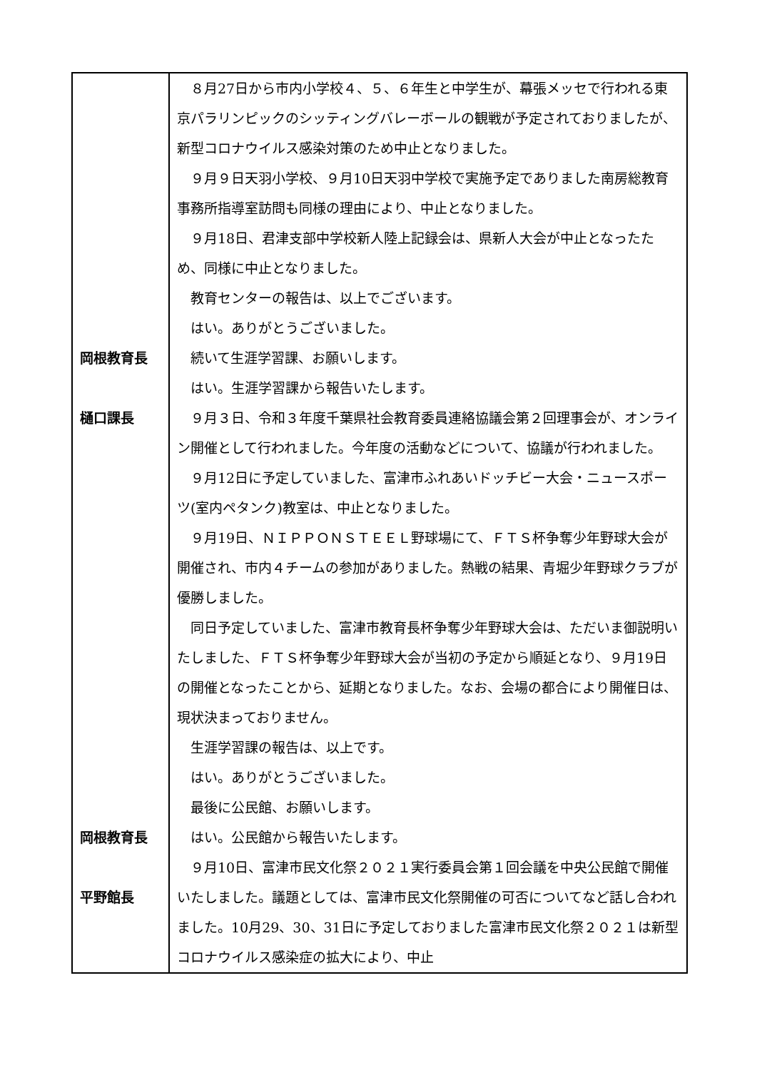| 岡根教育長 樋口課長 岡根教育長 平野館長 | ８月27日から市内小学校４、５、６年生と中学生が、幕張メッセで行われる東京パラリンピックのシッティングバレーボールの観戦が予定されておりましたが、新型コロナウイルス感染対策のため中止となりました。 ９月９日天羽小学校、９月10日天羽中学校で実施予定でありました南房総教育事務所指導室訪問も同様の理由により、中止となりました。 ９月18日、君津支部中学校新人陸上記録会は、県新人大会が中止となったため、同様に中止となりました。 教育センターの報告は、以上でございます。 はい。ありがとうございました。 続いて生涯学習課、お願いします。 はい。生涯学習課から報告いたします。 ９月３日、令和３年度千葉県社会教育委員連絡協議会第２回理事会が、オンライン開催として行われました。今年度の活動などについて、協議が行われました。 ９月12日に予定していました、富津市ふれあいドッチビー大会・ニュースポーツ(室内ペタンク)教室は、中止となりました。 ９月19日、ＮＩＰＰＯＮＳＴＥＥＬ野球場にて、ＦＴＳ杯争奪少年野球大会が開催され、市内４チームの参加がありました。熱戦の結果、青堀少年野球クラブが優勝しました。 同日予定していました、富津市教育長杯争奪少年野球大会は、ただいま御説明いたしました、ＦＴＳ杯争奪少年野球大会が当初の予定から順延となり、９月19日の開催となったことから、延期となりました。なお、会場の都合により開催日は、現状決まっておりません。 生涯学習課の報告は、以上です。 はい。ありがとうございました。 最後に公民館、お願いします。 はい。公民館から報告いたします。 ９月10日、富津市民文化祭２０２１実行委員会第１回会議を中央公民館で開催いたしました。議題としては、富津市民文化祭開催の可否についてなど話し合われました。10月29、30、31日に予定しておりました富津市民文化祭２０２１は新型コロナウイルス感染症の拡大により、中止 |